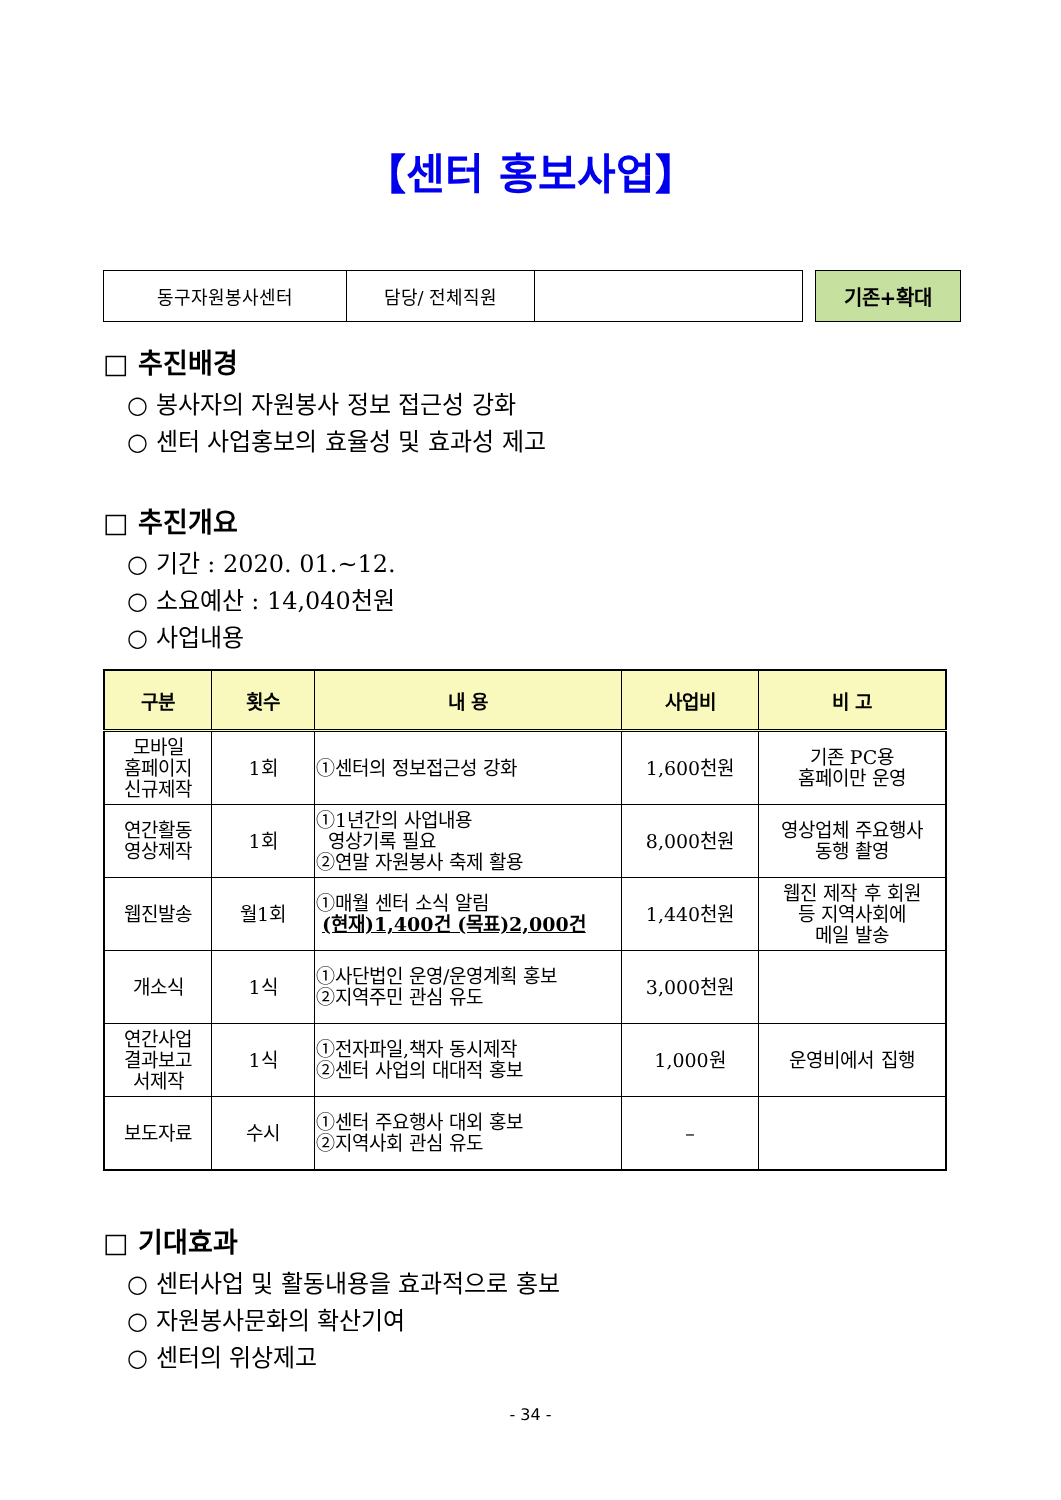【센터 홍보사업】
| 동구자원봉사센터 | 담당/ 전체직원 | |
기존+확대
□ 추진배경
○ 봉사자의 자원봉사 정보 접근성 강화
○ 센터 사업홍보의 효율성 및 효과성 제고
□ 추진개요
○ 기간 : 2020. 01.~12.
○ 소요예산 : 14,040천원
○ 사업내용
| 구분 | 횟수 | 내 용 | 사업비 | 비 고 |
| --- | --- | --- | --- | --- |
| 모바일 홈페이지 신규제작 | 1회 | ①센터의 정보접근성 강화 | 1,600천원 | 기존 PC용 홈페이만 운영 |
| 연간활동 영상제작 | 1회 | ①1년간의 사업내용 영상기록 필요 ②연말 자원봉사 축제 활용 | 8,000천원 | 영상업체 주요행사 동행 촬영 |
| 웹진발송 | 월1회 | ①매월 센터 소식 알림 (현재)1,400건 (목표)2,000건 | 1,440천원 | 웹진 제작 후 회원 등 지역사회에 메일 발송 |
| 개소식 | 1식 | ①사단법인 운영/운영계획 홍보 ②지역주민 관심 유도 | 3,000천원 | |
| 연간사업 결과보고 서제작 | 1식 | ①전자파일,책자 동시제작 ②센터 사업의 대대적 홍보 | 1,000원 | 운영비에서 집행 |
| 보도자료 | 수시 | ①센터 주요행사 대외 홍보 ②지역사회 관심 유도 | – | |
□ 기대효과
○ 센터사업 및 활동내용을 효과적으로 홍보
○ 자원봉사문화의 확산기여
○ 센터의 위상제고
- 34 -